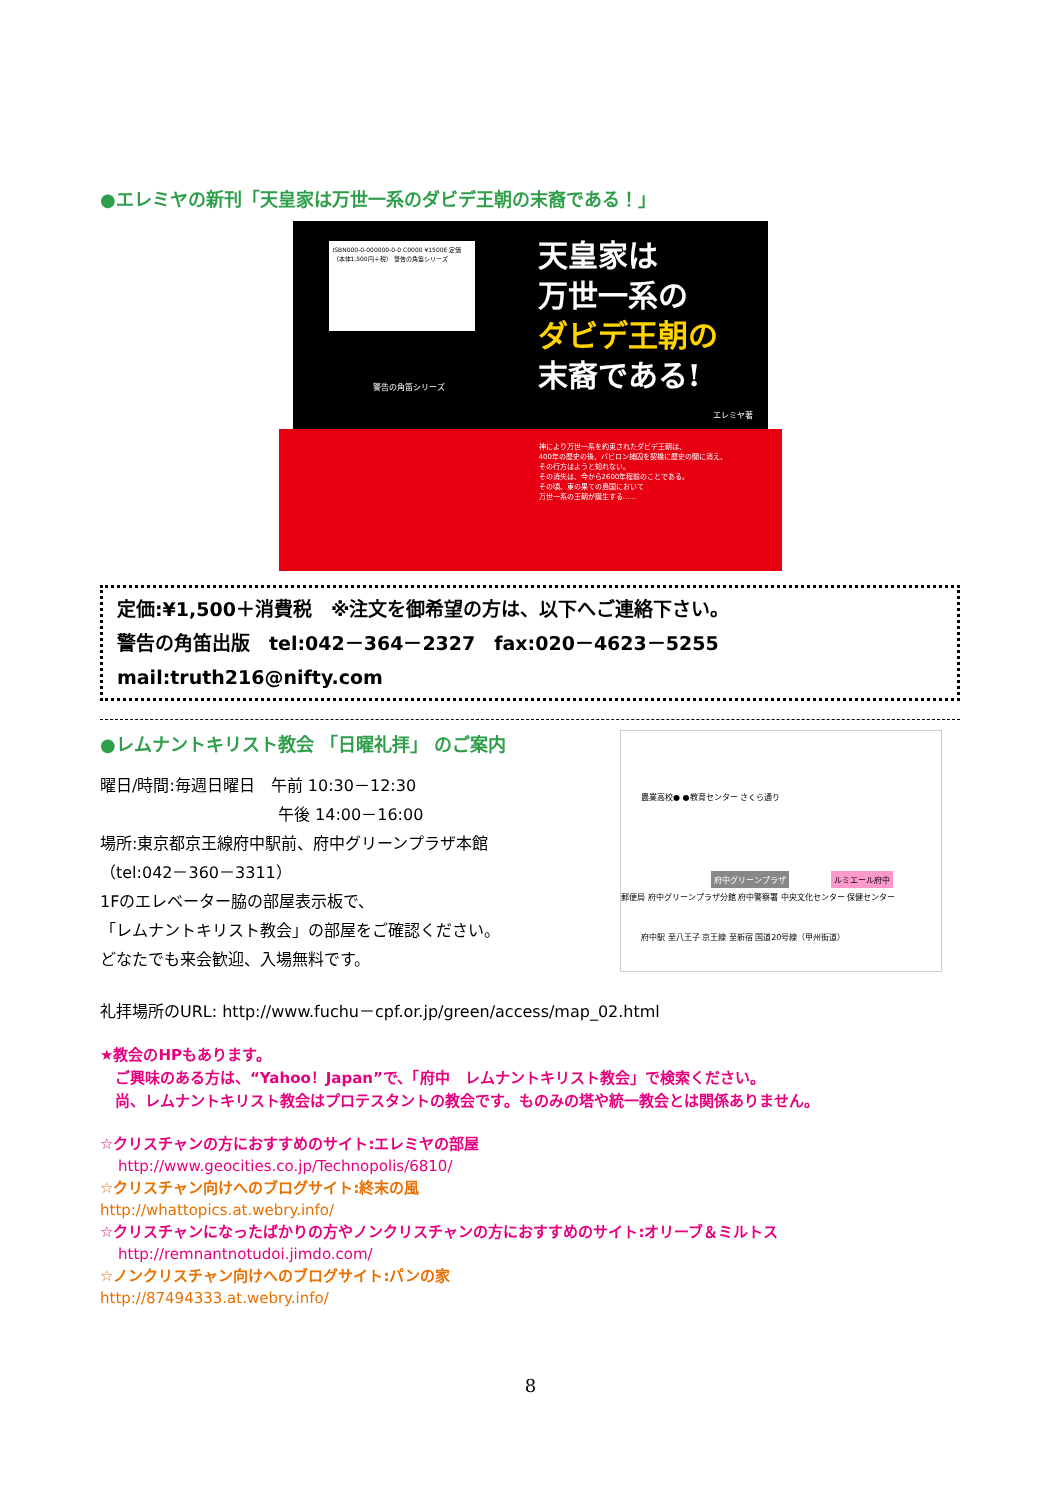●エレミヤの新刊「天皇家は万世一系のダビデ王朝の末裔である！」
ISBN000-0-000000-0-0 C0000 ¥1500E 定価（本体1,500円＋税） 警告の角笛シリーズ
警告の角笛シリーズ
天皇家は
万世一系の
ダビデ王朝の
末裔である!
エレミヤ著
神により万世一系を約束されたダビデ王朝は、
400年の歴史の後、バビロン捕囚を契機に歴史の闇に消え、
その行方はようと知れない。
その消失は、今から2600年程前のことである。
その頃、東の果ての島国において
万世一系の王朝が誕生する……
定価:¥1,500＋消費税　※注文を御希望の方は、以下へご連絡下さい。
警告の角笛出版　tel:042－364－2327　fax:020－4623－5255
mail:truth216@nifty.com
●レムナントキリスト教会 「日曜礼拝」 のご案内
曜日/時間:毎週日曜日　午前 10:30－12:30
午後 14:00－16:00
場所:東京都京王線府中駅前、府中グリーンプラザ本館
（tel:042－360－3311）
1Fのエレベーター脇の部屋表示板で、
「レムナントキリスト教会」の部屋をご確認ください。
どなたでも来会歓迎、入場無料です。
農業高校● ●教育センター さくら通り
府中グリーンプラザ ルミエール府中
郵便局 府中グリーンプラザ分館 府中警察署 中央文化センター 保健センター
府中駅 至八王子 京王線 至新宿 国道20号線（甲州街道）
礼拝場所のURL: http://www.fuchu－cpf.or.jp/green/access/map_02.html
★教会のHPもあります。
　ご興味のある方は、“Yahoo！Japan”で、「府中　レムナントキリスト教会」で検索ください。
　尚、レムナントキリスト教会はプロテスタントの教会です。ものみの塔や統一教会とは関係ありません。
☆クリスチャンの方におすすめのサイト:エレミヤの部屋
http://www.geocities.co.jp/Technopolis/6810/
☆クリスチャン向けへのブログサイト:終末の風
http://whattopics.at.webry.info/
☆クリスチャンになったばかりの方やノンクリスチャンの方におすすめのサイト:オリーブ＆ミルトス
http://remnantnotudoi.jimdo.com/
☆ノンクリスチャン向けへのブログサイト:パンの家
http://87494333.at.webry.info/
8